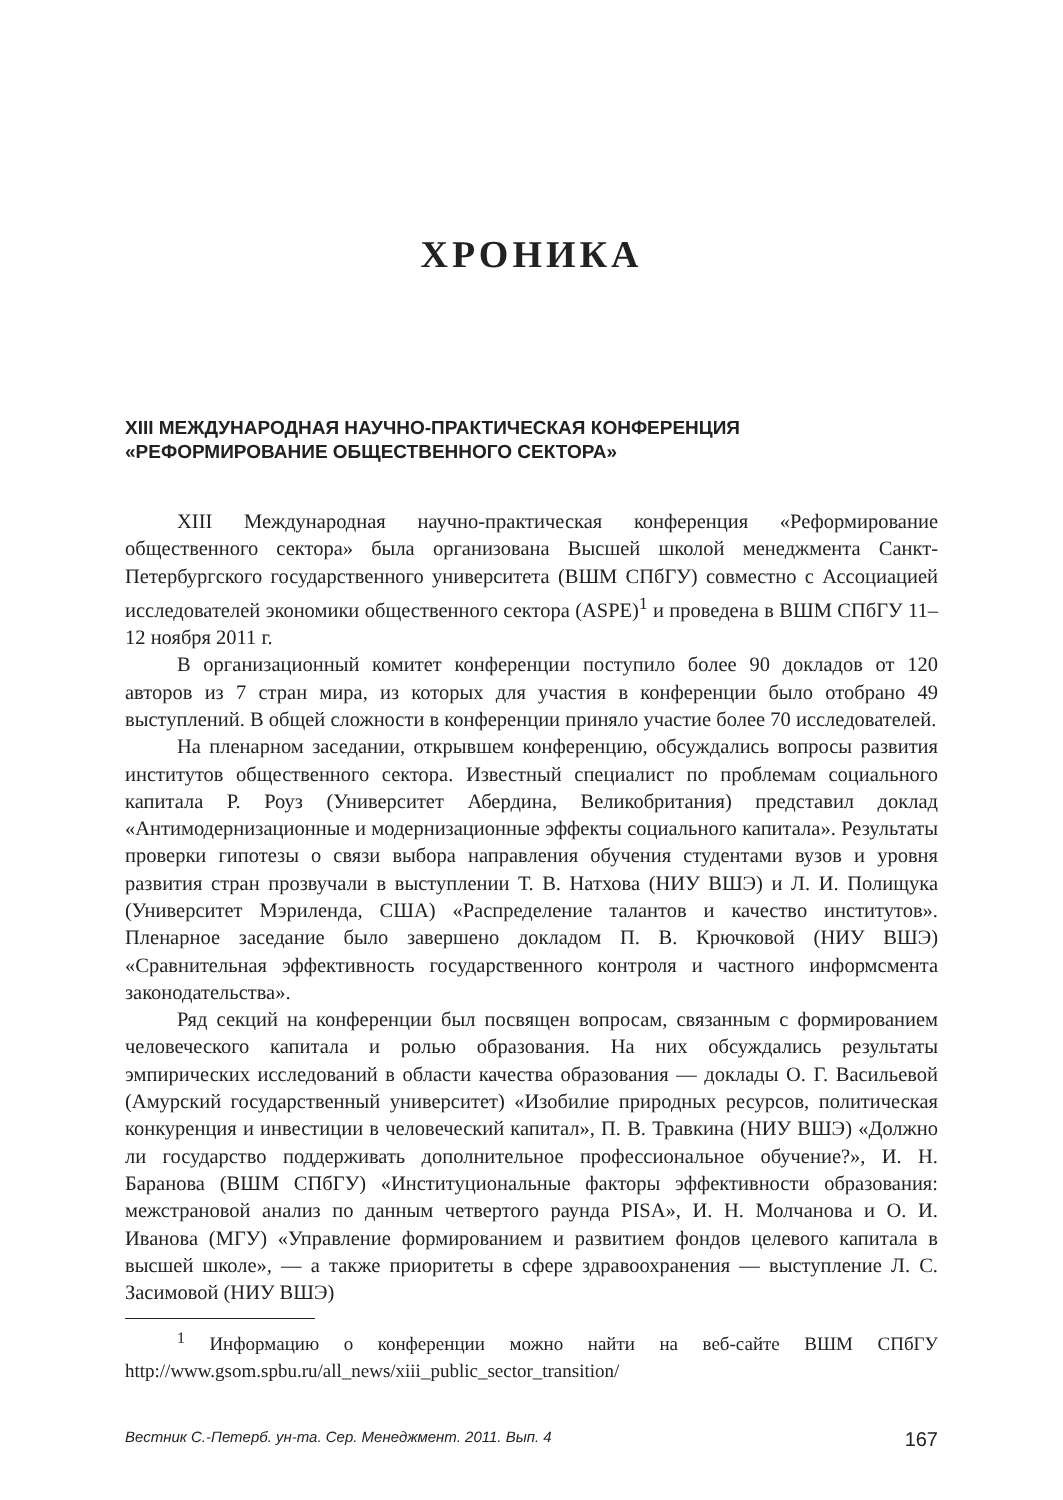ХРОНИКА
XIII МЕЖДУНАРОДНАЯ НАУЧНО-ПРАКТИЧЕСКАЯ КОНФЕРЕНЦИЯ
«РЕФОРМИРОВАНИЕ ОБЩЕСТВЕННОГО СЕКТОРА»
XIII Международная научно-практическая конференция «Реформирование общественного сектора» была организована Высшей школой менеджмента Санкт-Петербургского государственного университета (ВШМ СПбГУ) совместно с Ассоциацией исследователей экономики общественного сектора (ASPE)<sup>1</sup> и проведена в ВШМ СПбГУ 11–12 ноября 2011 г.
В организационный комитет конференции поступило более 90 докладов от 120 авторов из 7 стран мира, из которых для участия в конференции было отобрано 49 выступлений. В общей сложности в конференции приняло участие более 70 исследователей.
На пленарном заседании, открывшем конференцию, обсуждались вопросы развития институтов общественного сектора. Известный специалист по проблемам социального капитала Р. Роуз (Университет Абердина, Великобритания) представил доклад «Антимодернизационные и модернизационные эффекты социального капитала». Результаты проверки гипотезы о связи выбора направления обучения студентами вузов и уровня развития стран прозвучали в выступлении Т. В. Натхова (НИУ ВШЭ) и Л. И. Полищука (Университет Мэриленда, США) «Распределение талантов и качество институтов». Пленарное заседание было завершено докладом П. В. Крючковой (НИУ ВШЭ) «Сравнительная эффективность государственного контроля и частного информсмента законодательства».
Ряд секций на конференции был посвящен вопросам, связанным с формированием человеческого капитала и ролью образования. На них обсуждались результаты эмпирических исследований в области качества образования — доклады О. Г. Васильевой (Амурский государственный университет) «Изобилие природных ресурсов, политическая конкуренция и инвестиции в человеческий капитал», П. В. Травкина (НИУ ВШЭ) «Должно ли государство поддерживать дополнительное профессиональное обучение?», И. Н. Баранова (ВШМ СПбГУ) «Институциональные факторы эффективности образования: межстрановой анализ по данным четвертого раунда PISA», И. Н. Молчанова и О. И. Иванова (МГУ) «Управление формированием и развитием фондов целевого капитала в высшей школе», — а также приоритеты в сфере здравоохранения — выступление Л. С. Засимовой (НИУ ВШЭ)
<sup>1</sup> Информацию о конференции можно найти на веб-сайте ВШМ СПбГУ http://www.gsom.spbu.ru/all_news/xiii_public_sector_transition/
Вестник С.-Петерб. ун-та. Сер. Менеджмент. 2011. Вып. 4 167